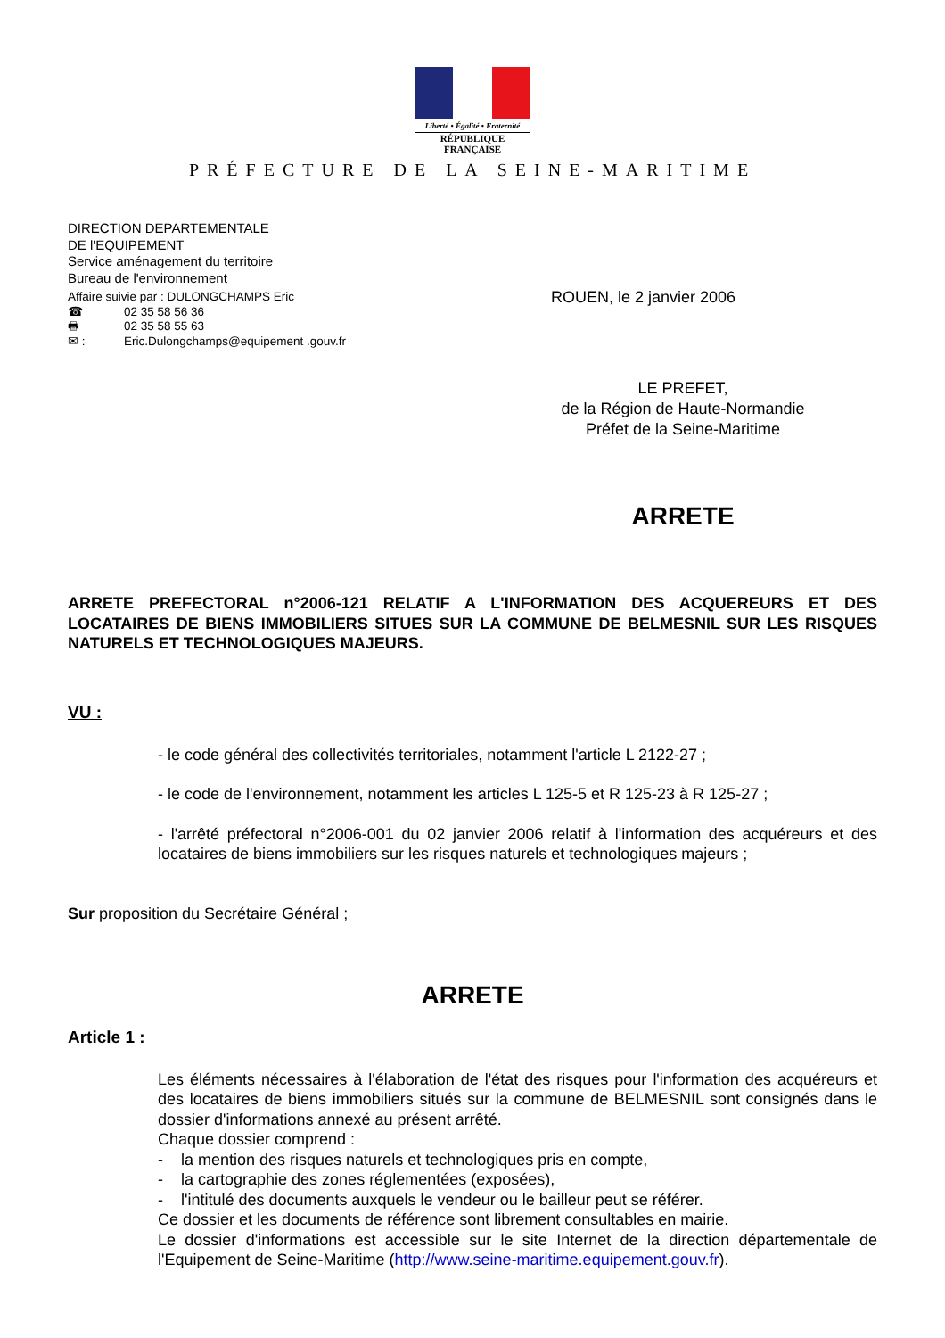Liberté • Égalité • Fraternité
RÉPUBLIQUE FRANÇAISE
PRÉFECTURE DE LA SEINE-MARITIME
DIRECTION DEPARTEMENTALE
DE l'EQUIPEMENT
Service aménagement du territoire
Bureau de l'environnement
Affaire suivie par : DULONGCHAMPS Eric
☎ 02 35 58 56 36
🖶 02 35 58 55 63
✉ : Eric.Dulongchamps@equipement .gouv.fr
ROUEN, le 2 janvier 2006
LE PREFET,
de la Région de Haute-Normandie
Préfet de la Seine-Maritime
ARRETE
ARRETE PREFECTORAL n°2006-121 RELATIF A L'INFORMATION DES ACQUEREURS ET DES LOCATAIRES DE BIENS IMMOBILIERS SITUES SUR LA COMMUNE DE BELMESNIL SUR LES RISQUES NATURELS ET TECHNOLOGIQUES MAJEURS.
VU :
- le code général des collectivités territoriales, notamment l'article L 2122-27 ;
- le code de l'environnement, notamment les articles L 125-5 et R 125-23 à R 125-27 ;
- l'arrêté préfectoral n°2006-001 du 02 janvier 2006 relatif à l'information des acquéreurs et des locataires de biens immobiliers sur les risques naturels et technologiques majeurs ;
Sur proposition du Secrétaire Général ;
ARRETE
Article 1 :
Les éléments nécessaires à l'élaboration de l'état des risques pour l'information des acquéreurs et des locataires de biens immobiliers situés sur la commune de BELMESNIL sont consignés dans le dossier d'informations annexé au présent arrêté.
Chaque dossier comprend :
- la mention des risques naturels et technologiques pris en compte,
- la cartographie des zones réglementées (exposées),
- l'intitulé des documents auxquels le vendeur ou le bailleur peut se référer.
Ce dossier et les documents de référence sont librement consultables en mairie.
Le dossier d'informations est accessible sur le site Internet de la direction départementale de l'Equipement de Seine-Maritime (http://www.seine-maritime.equipement.gouv.fr).